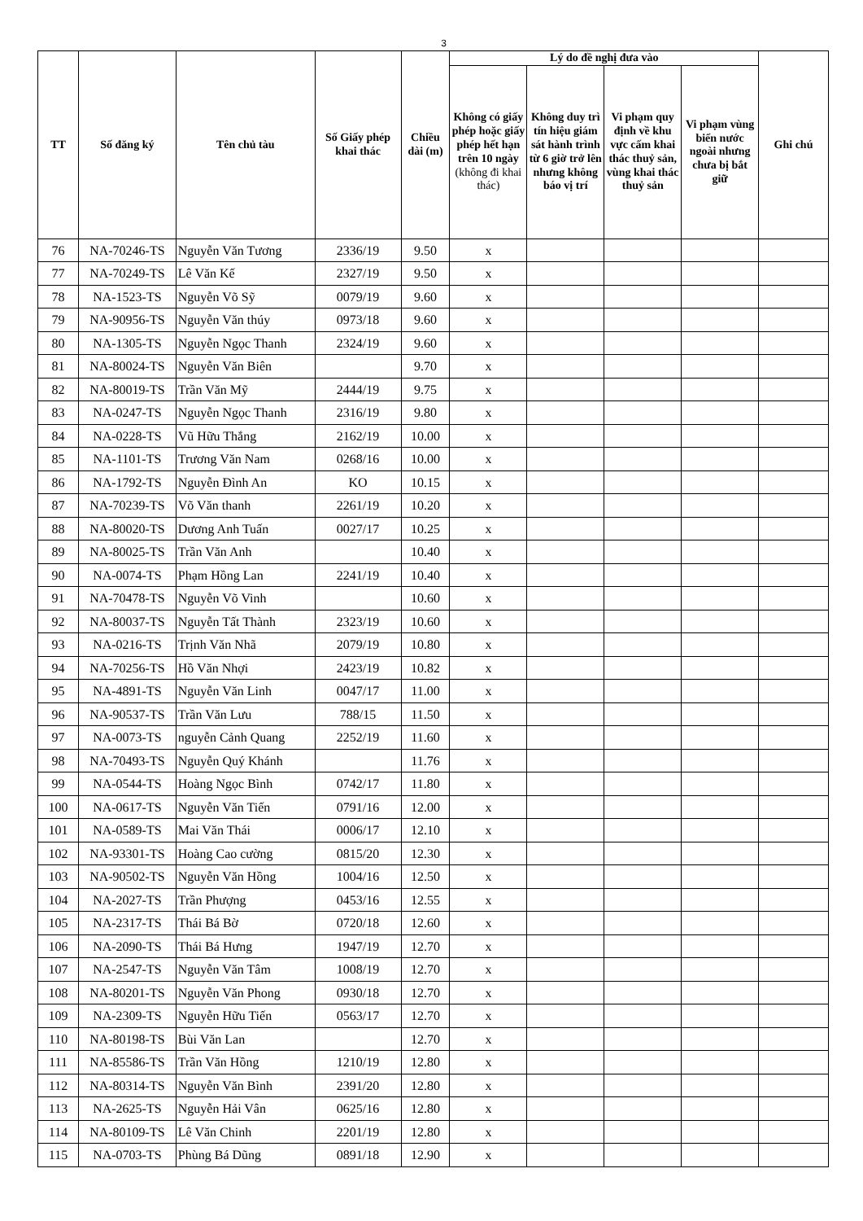3
| TT | Số đăng ký | Tên chủ tàu | Số Giấy phép khai thác | Chiều dài (m) | Lý do đề nghị đưa vào | | | | Ghi chú |
| --- | --- | --- | --- | --- | --- | --- | --- | --- | --- |
| | | | | | Không có giấy phép hoặc giấy phép hết hạn trên 10 ngày (không đi khai thác) | Không duy trì tín hiệu giám sát hành trình từ 6 giờ trở lên nhưng không báo vị trí | Vi phạm quy định về khu vực cấm khai thác thuỷ sản, vùng khai thác thuỷ sản | Vi phạm vùng biển nước ngoài nhưng chưa bị bắt giữ | |
| 76 | NA-70246-TS | Nguyễn Văn Tương | 2336/19 | 9.50 | x | | | | |
| 77 | NA-70249-TS | Lê Văn Kế | 2327/19 | 9.50 | x | | | | |
| 78 | NA-1523-TS | Nguyễn Võ Sỹ | 0079/19 | 9.60 | x | | | | |
| 79 | NA-90956-TS | Nguyễn Văn thúy | 0973/18 | 9.60 | x | | | | |
| 80 | NA-1305-TS | Nguyễn Ngọc Thanh | 2324/19 | 9.60 | x | | | | |
| 81 | NA-80024-TS | Nguyễn Văn Biên | | 9.70 | x | | | | |
| 82 | NA-80019-TS | Trần Văn Mỹ | 2444/19 | 9.75 | x | | | | |
| 83 | NA-0247-TS | Nguyễn Ngọc Thanh | 2316/19 | 9.80 | x | | | | |
| 84 | NA-0228-TS | Vũ Hữu Thắng | 2162/19 | 10.00 | x | | | | |
| 85 | NA-1101-TS | Trương Văn Nam | 0268/16 | 10.00 | x | | | | |
| 86 | NA-1792-TS | Nguyễn Đình An | KO | 10.15 | x | | | | |
| 87 | NA-70239-TS | Võ Văn thanh | 2261/19 | 10.20 | x | | | | |
| 88 | NA-80020-TS | Dương Anh Tuấn | 0027/17 | 10.25 | x | | | | |
| 89 | NA-80025-TS | Trần Văn Anh | | 10.40 | x | | | | |
| 90 | NA-0074-TS | Phạm Hồng Lan | 2241/19 | 10.40 | x | | | | |
| 91 | NA-70478-TS | Nguyễn Võ Vinh | | 10.60 | x | | | | |
| 92 | NA-80037-TS | Nguyễn Tất Thành | 2323/19 | 10.60 | x | | | | |
| 93 | NA-0216-TS | Trịnh Văn Nhã | 2079/19 | 10.80 | x | | | | |
| 94 | NA-70256-TS | Hồ Văn Nhợi | 2423/19 | 10.82 | x | | | | |
| 95 | NA-4891-TS | Nguyễn Văn Linh | 0047/17 | 11.00 | x | | | | |
| 96 | NA-90537-TS | Trần Văn Lưu | 788/15 | 11.50 | x | | | | |
| 97 | NA-0073-TS | nguyễn Cảnh Quang | 2252/19 | 11.60 | x | | | | |
| 98 | NA-70493-TS | Nguyễn Quý Khánh | | 11.76 | x | | | | |
| 99 | NA-0544-TS | Hoàng Ngọc Bình | 0742/17 | 11.80 | x | | | | |
| 100 | NA-0617-TS | Nguyễn Văn Tiến | 0791/16 | 12.00 | x | | | | |
| 101 | NA-0589-TS | Mai Văn Thái | 0006/17 | 12.10 | x | | | | |
| 102 | NA-93301-TS | Hoàng Cao cường | 0815/20 | 12.30 | x | | | | |
| 103 | NA-90502-TS | Nguyễn Văn Hồng | 1004/16 | 12.50 | x | | | | |
| 104 | NA-2027-TS | Trần Phượng | 0453/16 | 12.55 | x | | | | |
| 105 | NA-2317-TS | Thái Bá Bờ | 0720/18 | 12.60 | x | | | | |
| 106 | NA-2090-TS | Thái Bá Hưng | 1947/19 | 12.70 | x | | | | |
| 107 | NA-2547-TS | Nguyễn Văn Tâm | 1008/19 | 12.70 | x | | | | |
| 108 | NA-80201-TS | Nguyễn Văn Phong | 0930/18 | 12.70 | x | | | | |
| 109 | NA-2309-TS | Nguyễn Hữu Tiến | 0563/17 | 12.70 | x | | | | |
| 110 | NA-80198-TS | Bùi Văn Lan | | 12.70 | x | | | | |
| 111 | NA-85586-TS | Trần Văn Hồng | 1210/19 | 12.80 | x | | | | |
| 112 | NA-80314-TS | Nguyễn Văn Bình | 2391/20 | 12.80 | x | | | | |
| 113 | NA-2625-TS | Nguyễn Hải Vân | 0625/16 | 12.80 | x | | | | |
| 114 | NA-80109-TS | Lê Văn Chinh | 2201/19 | 12.80 | x | | | | |
| 115 | NA-0703-TS | Phùng Bá Dũng | 0891/18 | 12.90 | x | | | | |